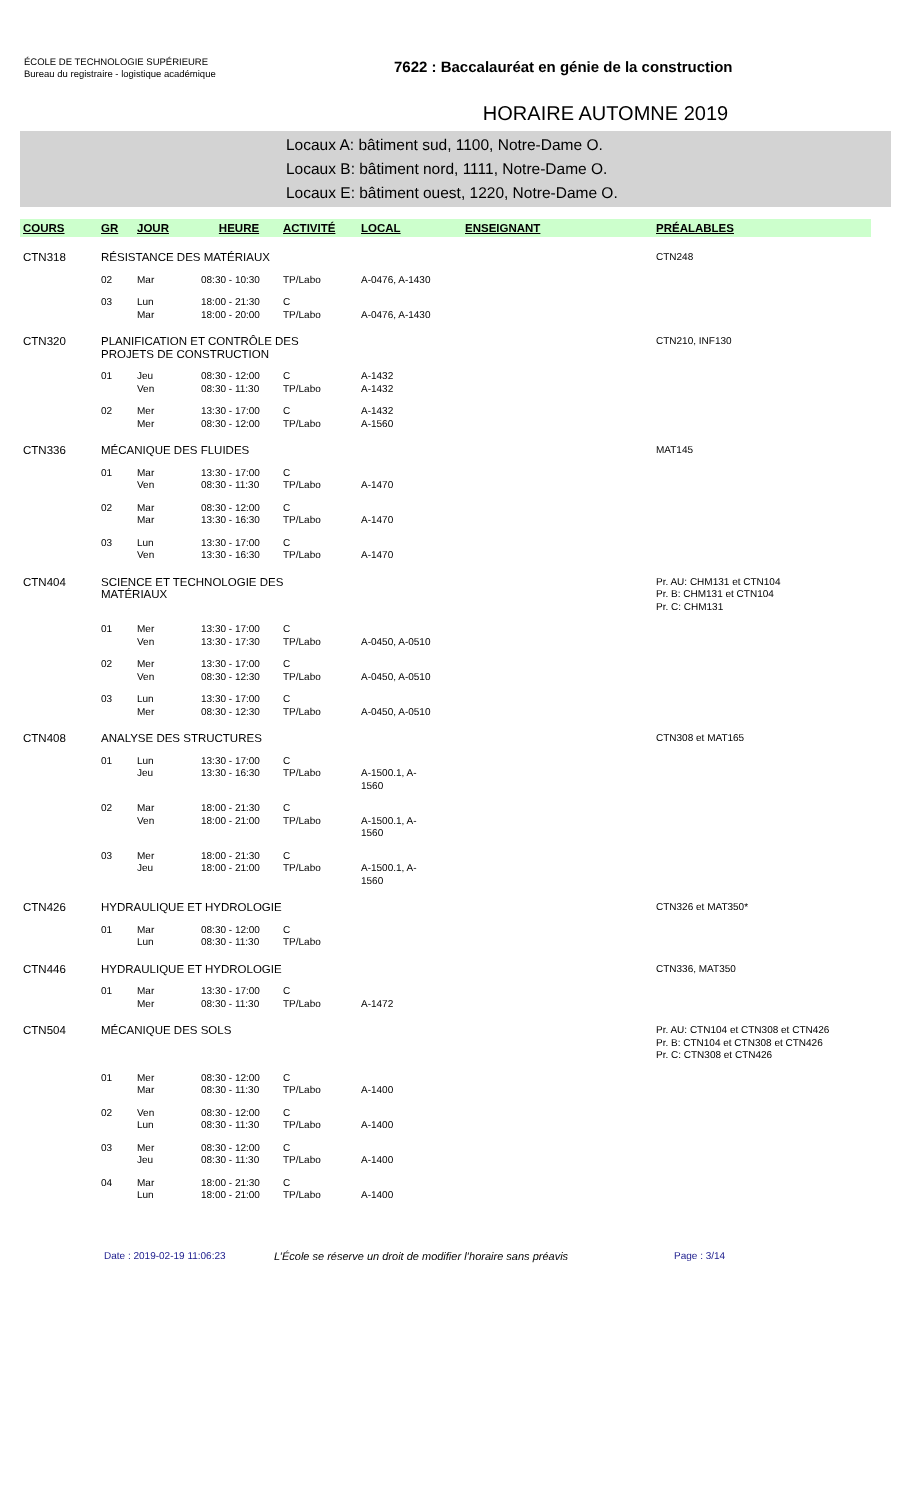ÉCOLE DE TECHNOLOGIE SUPÉRIEURE
Bureau du registraire - logistique académique
7622 : Baccalauréat en génie de la construction
HORAIRE AUTOMNE 2019
Locaux A: bâtiment sud, 1100, Notre-Dame O.
Locaux B: bâtiment nord, 1111, Notre-Dame O.
Locaux E: bâtiment ouest, 1220, Notre-Dame O.
| COURS | GR | JOUR | HEURE | ACTIVITÉ | LOCAL | ENSEIGNANT | PRÉALABLES |
| --- | --- | --- | --- | --- | --- | --- | --- |
| CTN318 | RÉSISTANCE DES MATÉRIAUX | | | | | | CTN248 |
| | 02 | Mar | 08:30 - 10:30 | TP/Labo | A-0476, A-1430 | | |
| | 03 | Lun Mar | 18:00 - 21:30 18:00 - 20:00 | C TP/Labo | A-0476, A-1430 | | |
| CTN320 | PLANIFICATION ET CONTRÔLE DES PROJETS DE CONSTRUCTION | | | | | | CTN210, INF130 |
| | 01 | Jeu Ven | 08:30 - 12:00 08:30 - 11:30 | C TP/Labo | A-1432 A-1432 | | |
| | 02 | Mer Mer | 13:30 - 17:00 08:30 - 12:00 | C TP/Labo | A-1432 A-1560 | | |
| CTN336 | MÉCANIQUE DES FLUIDES | | | | | | MAT145 |
| | 01 | Mar Ven | 13:30 - 17:00 08:30 - 11:30 | C TP/Labo | A-1470 | | |
| | 02 | Mar Mar | 08:30 - 12:00 13:30 - 16:30 | C TP/Labo | A-1470 | | |
| | 03 | Lun Ven | 13:30 - 17:00 13:30 - 16:30 | C TP/Labo | A-1470 | | |
| CTN404 | SCIENCE ET TECHNOLOGIE DES MATÉRIAUX | | | | | | Pr. AU: CHM131 et CTN104 Pr. B: CHM131 et CTN104 Pr. C: CHM131 |
| | 01 | Mer Ven | 13:30 - 17:00 13:30 - 17:30 | C TP/Labo | A-0450, A-0510 | | |
| | 02 | Mer Ven | 13:30 - 17:00 08:30 - 12:30 | C TP/Labo | A-0450, A-0510 | | |
| | 03 | Lun Mer | 13:30 - 17:00 08:30 - 12:30 | C TP/Labo | A-0450, A-0510 | | |
| CTN408 | ANALYSE DES STRUCTURES | | | | | | CTN308 et MAT165 |
| | 01 | Lun Jeu | 13:30 - 17:00 13:30 - 16:30 | C TP/Labo | A-1500.1, A- 1560 | | |
| | 02 | Mar Ven | 18:00 - 21:30 18:00 - 21:00 | C TP/Labo | A-1500.1, A- 1560 | | |
| | 03 | Mer Jeu | 18:00 - 21:30 18:00 - 21:00 | C TP/Labo | A-1500.1, A- 1560 | | |
| CTN426 | HYDRAULIQUE ET HYDROLOGIE | | | | | | CTN326 et MAT350* |
| | 01 | Mar Lun | 08:30 - 12:00 08:30 - 11:30 | C TP/Labo | | | |
| CTN446 | HYDRAULIQUE ET HYDROLOGIE | | | | | | CTN336, MAT350 |
| | 01 | Mar Mer | 13:30 - 17:00 08:30 - 11:30 | C TP/Labo | A-1472 | | |
| CTN504 | MÉCANIQUE DES SOLS | | | | | | Pr. AU: CTN104 et CTN308 et CTN426 Pr. B: CTN104 et CTN308 et CTN426 Pr. C: CTN308 et CTN426 |
| | 01 | Mer Mar | 08:30 - 12:00 08:30 - 11:30 | C TP/Labo | A-1400 | | |
| | 02 | Ven Lun | 08:30 - 12:00 08:30 - 11:30 | C TP/Labo | A-1400 | | |
| | 03 | Mer Jeu | 08:30 - 12:00 08:30 - 11:30 | C TP/Labo | A-1400 | | |
| | 04 | Mar Lun | 18:00 - 21:30 18:00 - 21:00 | C TP/Labo | A-1400 | | |
Date : 2019-02-19 11:06:23 L’École se réserve un droit de modifier l’horaire sans préavis
Page : 3/14